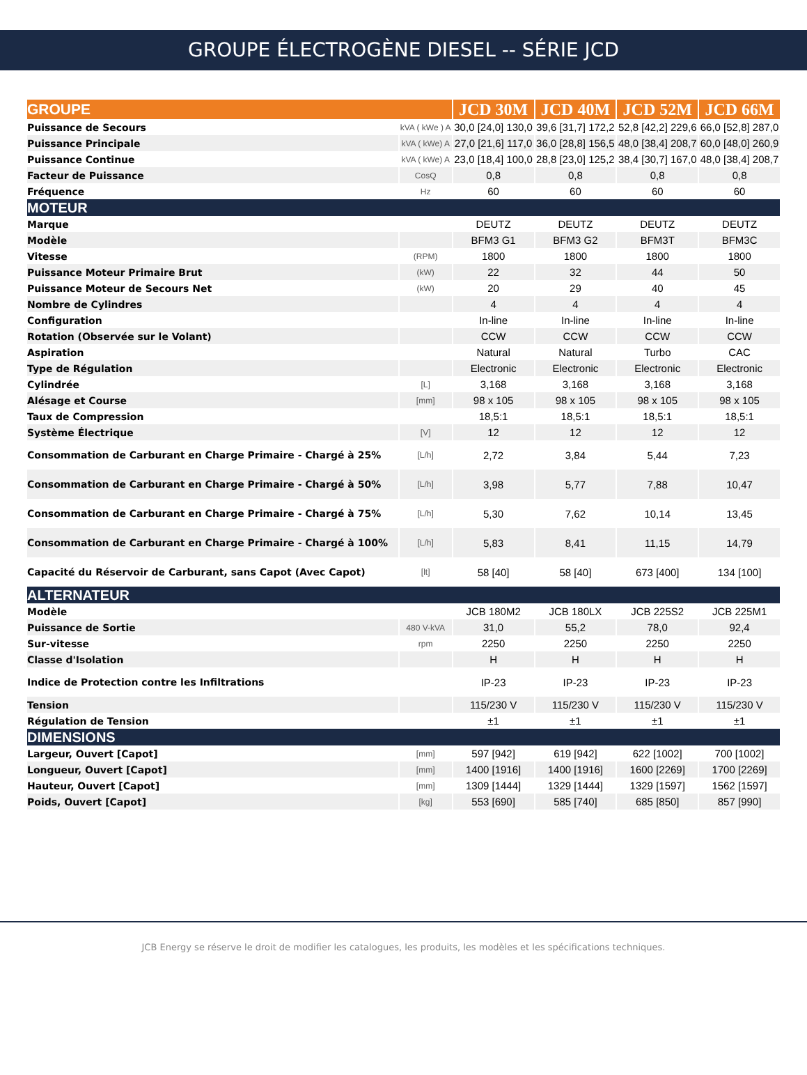GROUPE ÉLECTROGÈNE DIESEL -- SÉRIE JCD
| GROUPE | | JCD 30M | JCD 40M | JCD 52M | JCD 66M |
| --- | --- | --- | --- | --- | --- |
| Puissance de Secours | kVA ( kWe ) A | 30,0 [24,0] 130,0 | 39,6 [31,7] 172,2 | 52,8 [42,2] 229,6 | 66,0 [52,8] 287,0 |
| Puissance Principale | kVA ( kWe) A | 27,0 [21,6] 117,0 | 36,0 [28,8] 156,5 | 48,0 [38,4] 208,7 | 60,0 [48,0] 260,9 |
| Puissance Continue | kVA ( kWe) A | 23,0 [18,4] 100,0 | 28,8 [23,0] 125,2 | 38,4 [30,7] 167,0 | 48,0 [38,4] 208,7 |
| Facteur de Puissance | CosQ | 0,8 | 0,8 | 0,8 | 0,8 |
| Fréquence | Hz | 60 | 60 | 60 | 60 |
| MOTEUR | | | | | |
| Marque | | DEUTZ | DEUTZ | DEUTZ | DEUTZ |
| Modèle | | BFM3 G1 | BFM3 G2 | BFM3T | BFM3C |
| Vitesse | (RPM) | 1800 | 1800 | 1800 | 1800 |
| Puissance Moteur Primaire Brut | (kW) | 22 | 32 | 44 | 50 |
| Puissance Moteur de Secours Net | (kW) | 20 | 29 | 40 | 45 |
| Nombre de Cylindres | | 4 | 4 | 4 | 4 |
| Configuration | | In-line | In-line | In-line | In-line |
| Rotation (Observée sur le Volant) | | CCW | CCW | CCW | CCW |
| Aspiration | | Natural | Natural | Turbo | CAC |
| Type de Régulation | | Electronic | Electronic | Electronic | Electronic |
| Cylindrée | [L] | 3,168 | 3,168 | 3,168 | 3,168 |
| Alésage et Course | [mm] | 98 x 105 | 98 x 105 | 98 x 105 | 98 x 105 |
| Taux de Compression | | 18,5:1 | 18,5:1 | 18,5:1 | 18,5:1 |
| Système Électrique | [V] | 12 | 12 | 12 | 12 |
| Consommation de Carburant en Charge Primaire - Chargé à 25% | [L/h] | 2,72 | 3,84 | 5,44 | 7,23 |
| Consommation de Carburant en Charge Primaire - Chargé à 50% | [L/h] | 3,98 | 5,77 | 7,88 | 10,47 |
| Consommation de Carburant en Charge Primaire - Chargé à 75% | [L/h] | 5,30 | 7,62 | 10,14 | 13,45 |
| Consommation de Carburant en Charge Primaire - Chargé à 100% | [L/h] | 5,83 | 8,41 | 11,15 | 14,79 |
| Capacité du Réservoir de Carburant, sans Capot (Avec Capot) | [lt] | 58 [40] | 58 [40] | 673 [400] | 134 [100] |
| ALTERNATEUR | | | | | |
| Modèle | | JCB 180M2 | JCB 180LX | JCB 225S2 | JCB 225M1 |
| Puissance de Sortie | 480 V-kVA | 31,0 | 55,2 | 78,0 | 92,4 |
| Sur-vitesse | rpm | 2250 | 2250 | 2250 | 2250 |
| Classe d'Isolation | | H | H | H | H |
| Indice de Protection contre les Infiltrations | | IP-23 | IP-23 | IP-23 | IP-23 |
| Tension | | 115/230 V | 115/230 V | 115/230 V | 115/230 V |
| Régulation de Tension | | ±1 | ±1 | ±1 | ±1 |
| DIMENSIONS | | | | | |
| Largeur, Ouvert [Capot] | [mm] | 597 [942] | 619 [942] | 622 [1002] | 700 [1002] |
| Longueur, Ouvert [Capot] | [mm] | 1400 [1916] | 1400 [1916] | 1600 [2269] | 1700 [2269] |
| Hauteur, Ouvert [Capot] | [mm] | 1309 [1444] | 1329 [1444] | 1329 [1597] | 1562 [1597] |
| Poids, Ouvert [Capot] | [kg] | 553 [690] | 585 [740] | 685 [850] | 857 [990] |
JCB Energy se réserve le droit de modifier les catalogues, les produits, les modèles et les spécifications techniques.